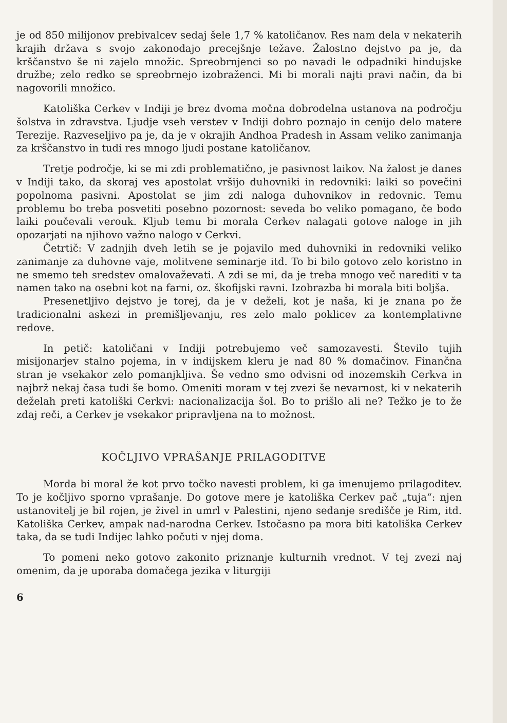je od 850 milijonov prebivalcev sedaj šele 1,7 % katoličanov. Res nam dela v nekaterih krajih država s svojo zakonodajo precejšnje težave. Žalostno dejstvo pa je, da krščanstvo še ni zajelo množic. Spreobrnjenci so po navadi le odpadniki hindujske družbe; zelo redko se spreobrnejo izobraženci. Mi bi morali najti pravi način, da bi nagovorili množico.
Katoliška Cerkev v Indiji je brez dvoma močna dobrodelna ustanova na področju šolstva in zdravstva. Ljudje vseh verstev v Indiji dobro poznajo in cenijo delo matere Terezije. Razveseljivo pa je, da je v okrajih Andhoa Pradesh in Assam veliko zanimanja za krščanstvo in tudi res mnogo ljudi postane katoličanov.
Tretje področje, ki se mi zdi problematično, je pasivnost laikov. Na žalost je danes v Indiji tako, da skoraj ves apostolat vršijo duhovniki in redovniki: laiki so povečini popolnoma pasivni. Apostolat se jim zdi naloga duhovnikov in redovnic. Temu problemu bo treba posvetiti posebno pozornost: seveda bo veliko pomagano, če bodo laiki poučevali verouk. Kljub temu bi morala Cerkev nalagati gotove naloge in jih opozarjati na njihovo važno nalogo v Cerkvi.
Četrtič: V zadnjih dveh letih se je pojavilo med duhovniki in redovniki veliko zanimanje za duhovne vaje, molitvene seminarje itd. To bi bilo gotovo zelo koristno in ne smemo teh sredstev omalovaževati. A zdi se mi, da je treba mnogo več narediti v ta namen tako na osebni kot na farni, oz. škofijski ravni. Izobrazba bi morala biti boljša.
Presenetljivo dejstvo je torej, da je v deželi, kot je naša, ki je znana po že tradicionalni askezi in premišljevanju, res zelo malo poklicev za kontemplativne redove.
In petič: katoličani v Indiji potrebujemo več samozavesti. Število tujih misijonarjev stalno pojema, in v indijskem kleru je nad 80 % domačinov. Finančna stran je vsekakor zelo pomanjkljiva. Še vedno smo odvisni od inozemskih Cerkva in najbrž nekaj časa tudi še bomo. Omeniti moram v tej zvezi še nevarnost, ki v nekaterih deželah preti katoliški Cerkvi: nacionalizacija šol. Bo to prišlo ali ne? Težko je to že zdaj reči, a Cerkev je vsekakor pripravljena na to možnost.
KOČLJIVO VPRAŠANJE PRILAGODITVE
Morda bi moral že kot prvo točko navesti problem, ki ga imenujemo prilagoditev. To je kočljivo sporno vprašanje. Do gotove mere je katoliška Cerkev pač „tuja“: njen ustanovitelj je bil rojen, je živel in umrl v Palestini, njeno sedanje središče je Rim, itd. Katoliška Cerkev, ampak nad-narodna Cerkev. Istočasno pa mora biti katoliška Cerkev taka, da se tudi Indijec lahko počuti v njej doma.
To pomeni neko gotovo zakonito priznanje kulturnih vrednot. V tej zvezi naj omenim, da je uporaba domačega jezika v liturgiji
6